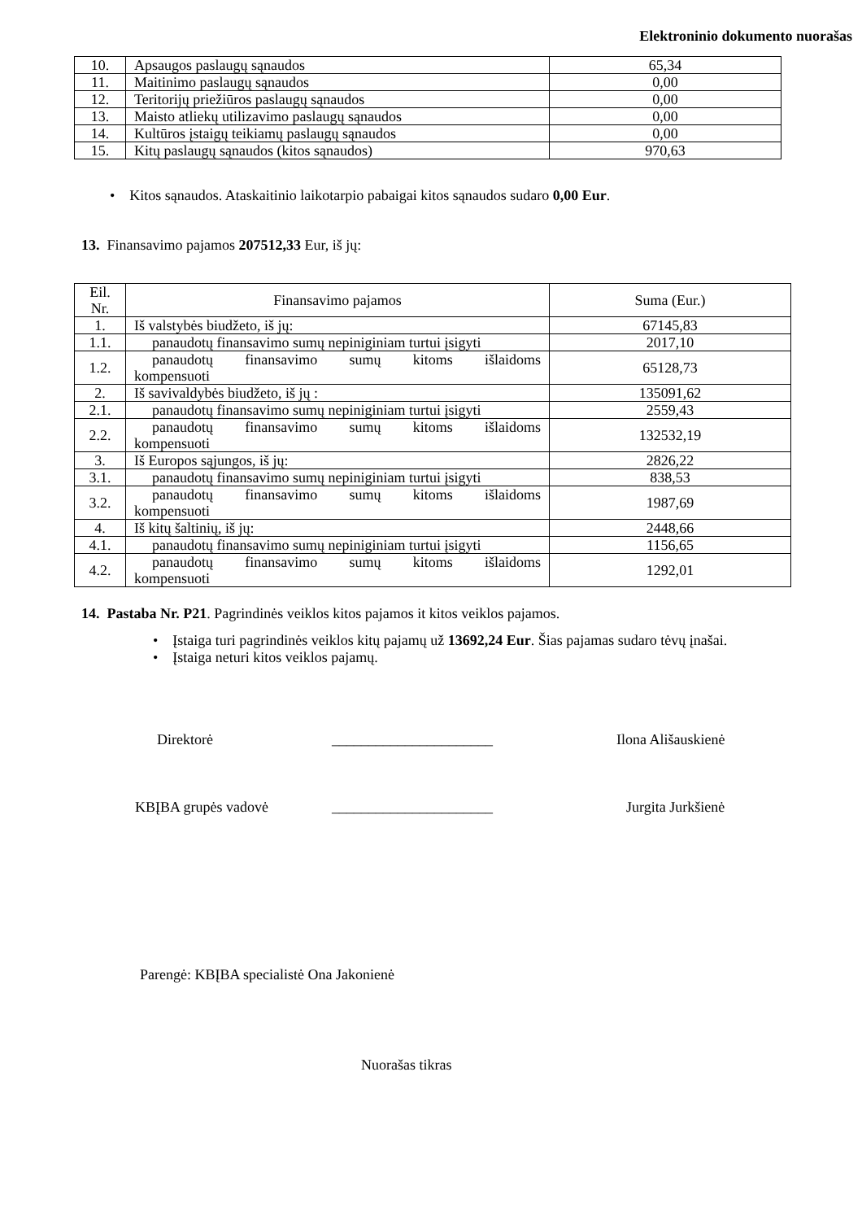Elektroninio dokumento nuorašas
| 10. | Apsaugos paslaugų sąnaudos | 65,34 |
| 11. | Maitinimo paslaugų sąnaudos | 0,00 |
| 12. | Teritorijų priežiūros paslaugų sąnaudos | 0,00 |
| 13. | Maisto atliekų utilizavimo paslaugų sąnaudos | 0,00 |
| 14. | Kultūros įstaigų teikiamų paslaugų sąnaudos | 0,00 |
| 15. | Kitų paslaugų sąnaudos (kitos sąnaudos) | 970,63 |
• Kitos sąnaudos. Ataskaitinio laikotarpio pabaigai kitos sąnaudos sudaro 0,00 Eur.
13. Finansavimo pajamos 207512,33 Eur, iš jų:
| Eil. Nr. | Finansavimo pajamos | Suma (Eur.) |
| 1. | Iš valstybės biudžeto, iš jų: | 67145,83 |
| 1.1. | panaudotų finansavimo sumų nepiniginiam turtui įsigyti | 2017,10 |
| 1.2. | panaudotų finansavimo sumų kitoms išlaidoms kompensuoti | 65128,73 |
| 2. | Iš savivaldybės biudžeto, iš jų : | 135091,62 |
| 2.1. | panaudotų finansavimo sumų nepiniginiam turtui įsigyti | 2559,43 |
| 2.2. | panaudotų finansavimo sumų kitoms išlaidoms kompensuoti | 132532,19 |
| 3. | Iš Europos sąjungos, iš jų: | 2826,22 |
| 3.1. | panaudotų finansavimo sumų nepiniginiam turtui įsigyti | 838,53 |
| 3.2. | panaudotų finansavimo sumų kitoms išlaidoms kompensuoti | 1987,69 |
| 4. | Iš kitų šaltinių, iš jų: | 2448,66 |
| 4.1. | panaudotų finansavimo sumų nepiniginiam turtui įsigyti | 1156,65 |
| 4.2. | panaudotų finansavimo sumų kitoms išlaidoms kompensuoti | 1292,01 |
14. Pastaba Nr. P21. Pagrindinės veiklos kitos pajamos it kitos veiklos pajamos.
• Įstaiga turi pagrindinės veiklos kitų pajamų už 13692,24 Eur. Šias pajamas sudaro tėvų įnašai.
• Įstaiga neturi kitos veiklos pajamų.
Direktorė ______________________ Ilona Ališauskienė
KBĮBA grupės vadovė ______________________ Jurgita Jurkšienė
Parengė: KBĮBA specialistė Ona Jakonienė
Nuorašas tikras